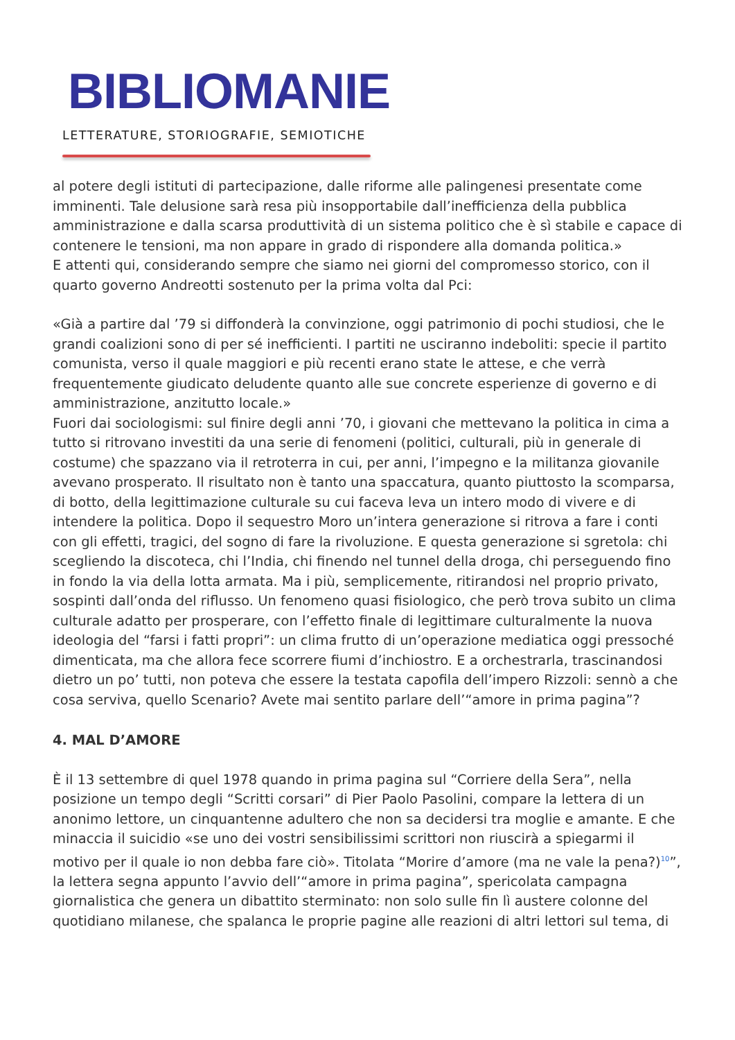BIBLIOMANIE
LETTERATURE, STORIOGRAFIE, SEMIOTICHE
al potere degli istituti di partecipazione, dalle riforme alle palingenesi presentate come imminenti. Tale delusione sarà resa più insopportabile dall’inefficienza della pubblica amministrazione e dalla scarsa produttività di un sistema politico che è sì stabile e capace di contenere le tensioni, ma non appare in grado di rispondere alla domanda politica.»
E attenti qui, considerando sempre che siamo nei giorni del compromesso storico, con il quarto governo Andreotti sostenuto per la prima volta dal Pci:
«Già a partire dal ’79 si diffonderà la convinzione, oggi patrimonio di pochi studiosi, che le grandi coalizioni sono di per sé inefficienti. I partiti ne usciranno indeboliti: specie il partito comunista, verso il quale maggiori e più recenti erano state le attese, e che verrà frequentemente giudicato deludente quanto alle sue concrete esperienze di governo e di amministrazione, anzitutto locale.»
Fuori dai sociologismi: sul finire degli anni ’70, i giovani che mettevano la politica in cima a tutto si ritrovano investiti da una serie di fenomeni (politici, culturali, più in generale di costume) che spazzano via il retroterra in cui, per anni, l’impegno e la militanza giovanile avevano prosperato. Il risultato non è tanto una spaccatura, quanto piuttosto la scomparsa, di botto, della legittimazione culturale su cui faceva leva un intero modo di vivere e di intendere la politica. Dopo il sequestro Moro un’intera generazione si ritrova a fare i conti con gli effetti, tragici, del sogno di fare la rivoluzione. E questa generazione si sgretola: chi scegliendo la discoteca, chi l’India, chi finendo nel tunnel della droga, chi perseguendo fino in fondo la via della lotta armata. Ma i più, semplicemente, ritirandosi nel proprio privato, sospinti dall’onda del riflusso. Un fenomeno quasi fisiologico, che però trova subito un clima culturale adatto per prosperare, con l’effetto finale di legittimare culturalmente la nuova ideologia del “farsi i fatti propri”: un clima frutto di un’operazione mediatica oggi pressoché dimenticata, ma che allora fece scorrere fiumi d’inchiostro. E a orchestrarla, trascinandosi dietro un po’ tutti, non poteva che essere la testata capofila dell’impero Rizzoli: sennò a che cosa serviva, quello Scenario? Avete mai sentito parlare dell’“amore in prima pagina”?
4. MAL D’AMORE
È il 13 settembre di quel 1978 quando in prima pagina sul “Corriere della Sera”, nella posizione un tempo degli “Scritti corsari” di Pier Paolo Pasolini, compare la lettera di un anonimo lettore, un cinquantenne adultero che non sa decidersi tra moglie e amante. E che minaccia il suicidio «se uno dei vostri sensibilissimi scrittori non riuscirà a spiegarmi il motivo per il quale io non debba fare ciò». Titolata “Morire d’amore (ma ne vale la pena?)<sup>10</sup>”, la lettera segna appunto l’avvio dell’“amore in prima pagina”, spericolata campagna giornalistica che genera un dibattito sterminato: non solo sulle fin lì austere colonne del quotidiano milanese, che spalanca le proprie pagine alle reazioni di altri lettori sul tema, di